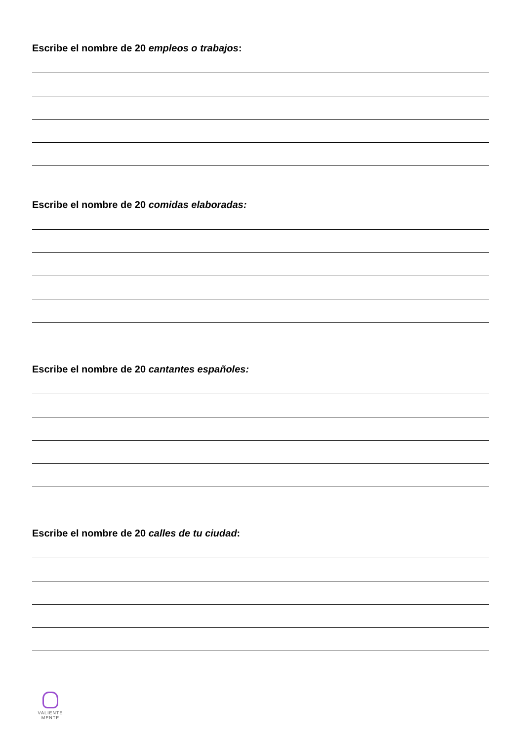Escribe el nombre de 20 empleos o trabajos:
Escribe el nombre de 20 comidas elaboradas:
Escribe el nombre de 20 cantantes españoles:
Escribe el nombre de 20 calles de tu ciudad:
VALIENTE
MENTE